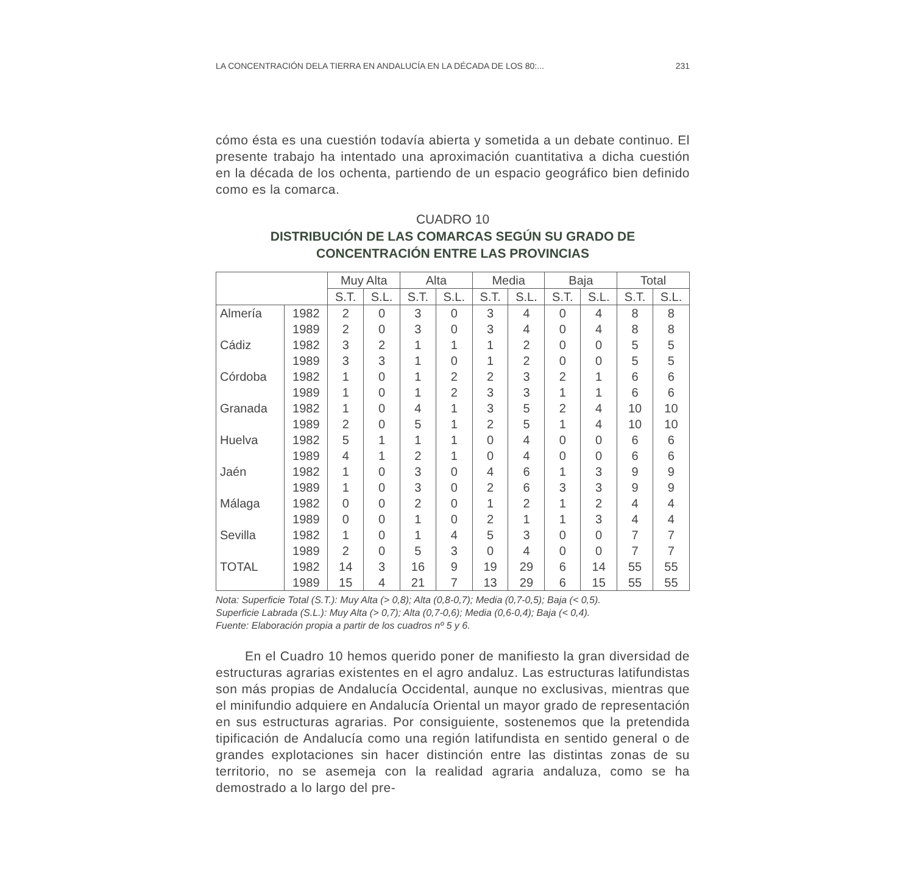LA CONCENTRACIÓN DELA TIERRA EN ANDALUCÍA EN LA DÉCADA DE LOS 80:... 231
cómo ésta es una cuestión todavía abierta y sometida a un debate continuo. El presente trabajo ha intentado una aproximación cuantitativa a dicha cuestión en la década de los ochenta, partiendo de un espacio geográfico bien definido como es la comarca.
CUADRO 10
DISTRIBUCIÓN DE LAS COMARCAS SEGÚN SU GRADO DE
CONCENTRACIÓN ENTRE LAS PROVINCIAS
| | | Muy Alta | | Alta | | Media | | Baja | | Total | |
| --- | --- | --- | --- | --- | --- | --- | --- | --- | --- | --- | --- |
| | | S.T. | S.L. | S.T. | S.L. | S.T. | S.L. | S.T. | S.L. | S.T. | S.L. |
| Almería | 1982 | 2 | 0 | 3 | 0 | 3 | 4 | 0 | 4 | 8 | 8 |
| | 1989 | 2 | 0 | 3 | 0 | 3 | 4 | 0 | 4 | 8 | 8 |
| Cádiz | 1982 | 3 | 2 | 1 | 1 | 1 | 2 | 0 | 0 | 5 | 5 |
| | 1989 | 3 | 3 | 1 | 0 | 1 | 2 | 0 | 0 | 5 | 5 |
| Córdoba | 1982 | 1 | 0 | 1 | 2 | 2 | 3 | 2 | 1 | 6 | 6 |
| | 1989 | 1 | 0 | 1 | 2 | 3 | 3 | 1 | 1 | 6 | 6 |
| Granada | 1982 | 1 | 0 | 4 | 1 | 3 | 5 | 2 | 4 | 10 | 10 |
| | 1989 | 2 | 0 | 5 | 1 | 2 | 5 | 1 | 4 | 10 | 10 |
| Huelva | 1982 | 5 | 1 | 1 | 1 | 0 | 4 | 0 | 0 | 6 | 6 |
| | 1989 | 4 | 1 | 2 | 1 | 0 | 4 | 0 | 0 | 6 | 6 |
| Jaén | 1982 | 1 | 0 | 3 | 0 | 4 | 6 | 1 | 3 | 9 | 9 |
| | 1989 | 1 | 0 | 3 | 0 | 2 | 6 | 3 | 3 | 9 | 9 |
| Málaga | 1982 | 0 | 0 | 2 | 0 | 1 | 2 | 1 | 2 | 4 | 4 |
| | 1989 | 0 | 0 | 1 | 0 | 2 | 1 | 1 | 3 | 4 | 4 |
| Sevilla | 1982 | 1 | 0 | 1 | 4 | 5 | 3 | 0 | 0 | 7 | 7 |
| | 1989 | 2 | 0 | 5 | 3 | 0 | 4 | 0 | 0 | 7 | 7 |
| TOTAL | 1982 | 14 | 3 | 16 | 9 | 19 | 29 | 6 | 14 | 55 | 55 |
| | 1989 | 15 | 4 | 21 | 7 | 13 | 29 | 6 | 15 | 55 | 55 |
Nota: Superficie Total (S.T.): Muy Alta (> 0,8); Alta (0,8-0,7); Media (0,7-0,5); Baja (< 0,5).
Superficie Labrada (S.L.): Muy Alta (> 0,7); Alta (0,7-0,6); Media (0,6-0,4); Baja (< 0,4).
Fuente: Elaboración propia a partir de los cuadros nº 5 y 6.
En el Cuadro 10 hemos querido poner de manifiesto la gran diversidad de estructuras agrarias existentes en el agro andaluz. Las estructuras latifundistas son más propias de Andalucía Occidental, aunque no exclusivas, mientras que el minifundio adquiere en Andalucía Oriental un mayor grado de representación en sus estructuras agrarias. Por consiguiente, sostenemos que la pretendida tipificación de Andalucía como una región latifundista en sentido general o de grandes explotaciones sin hacer distinción entre las distintas zonas de su territorio, no se asemeja con la realidad agraria andaluza, como se ha demostrado a lo largo del pre-